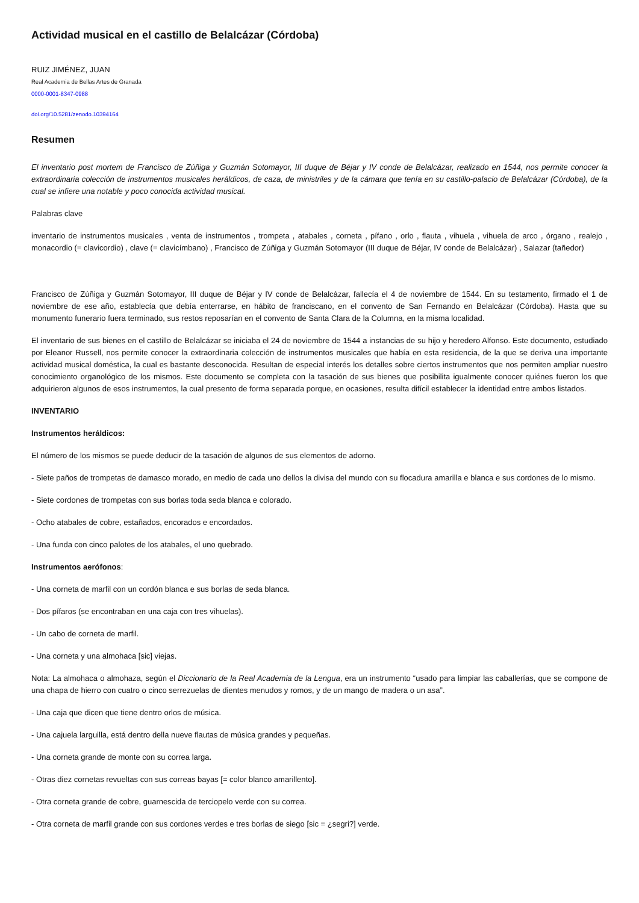Actividad musical en el castillo de Belalcázar (Córdoba)
RUIZ JIMÉNEZ, JUAN
Real Academia de Bellas Artes de Granada
0000-0001-8347-0988
doi.org/10.5281/zenodo.10394164
Resumen
El inventario post mortem de Francisco de Zúñiga y Guzmán Sotomayor, III duque de Béjar y IV conde de Belalcázar, realizado en 1544, nos permite conocer la extraordinaria colección de instrumentos musicales heráldicos, de caza, de ministriles y de la cámara que tenía en su castillo-palacio de Belalcázar (Córdoba), de la cual se infiere una notable y poco conocida actividad musical.
Palabras clave
inventario de instrumentos musicales , venta de instrumentos , trompeta , atabales , corneta , pífano , orlo , flauta , vihuela , vihuela de arco , órgano , realejo , monacordio (= clavicordio) , clave (= clavicímbano) , Francisco de Zúñiga y Guzmán Sotomayor (III duque de Béjar, IV conde de Belalcázar) , Salazar (tañedor)
Francisco de Zúñiga y Guzmán Sotomayor, III duque de Béjar y IV conde de Belalcázar, fallecía el 4 de noviembre de 1544. En su testamento, firmado el 1 de noviembre de ese año, establecía que debía enterrarse, en hábito de franciscano, en el convento de San Fernando en Belalcázar (Córdoba). Hasta que su monumento funerario fuera terminado, sus restos reposarían en el convento de Santa Clara de la Columna, en la misma localidad.
El inventario de sus bienes en el castillo de Belalcázar se iniciaba el 24 de noviembre de 1544 a instancias de su hijo y heredero Alfonso. Este documento, estudiado por Eleanor Russell, nos permite conocer la extraordinaria colección de instrumentos musicales que había en esta residencia, de la que se deriva una importante actividad musical doméstica, la cual es bastante desconocida. Resultan de especial interés los detalles sobre ciertos instrumentos que nos permiten ampliar nuestro conocimiento organológico de los mismos. Este documento se completa con la tasación de sus bienes que posibilita igualmente conocer quiénes fueron los que adquirieron algunos de esos instrumentos, la cual presento de forma separada porque, en ocasiones, resulta difícil establecer la identidad entre ambos listados.
INVENTARIO
Instrumentos heráldicos:
El número de los mismos se puede deducir de la tasación de algunos de sus elementos de adorno.
- Siete paños de trompetas de damasco morado, en medio de cada uno dellos la divisa del mundo con su flocadura amarilla e blanca e sus cordones de lo mismo.
- Siete cordones de trompetas con sus borlas toda seda blanca e colorado.
- Ocho atabales de cobre, estañados, encorados e encordados.
- Una funda con cinco palotes de los atabales, el uno quebrado.
Instrumentos aerófonos:
- Una corneta de marfil con un cordón blanca e sus borlas de seda blanca.
- Dos pífaros (se encontraban en una caja con tres vihuelas).
- Un cabo de corneta de marfil.
- Una corneta y una almohaca [sic] viejas.
Nota: La almohaca o almohaza, según el Diccionario de la Real Academia de la Lengua, era un instrumento “usado para limpiar las caballerías, que se compone de una chapa de hierro con cuatro o cinco serrezuelas de dientes menudos y romos, y de un mango de madera o un asa”.
- Una caja que dicen que tiene dentro orlos de música.
- Una cajuela larguilla, está dentro della nueve flautas de música grandes y pequeñas.
- Una corneta grande de monte con su correa larga.
- Otras diez cornetas revueltas con sus correas bayas [= color blanco amarillento].
- Otra corneta grande de cobre, guarnescida de terciopelo verde con su correa.
- Otra corneta de marfil grande con sus cordones verdes e tres borlas de siego [sic = ¿segri?] verde.